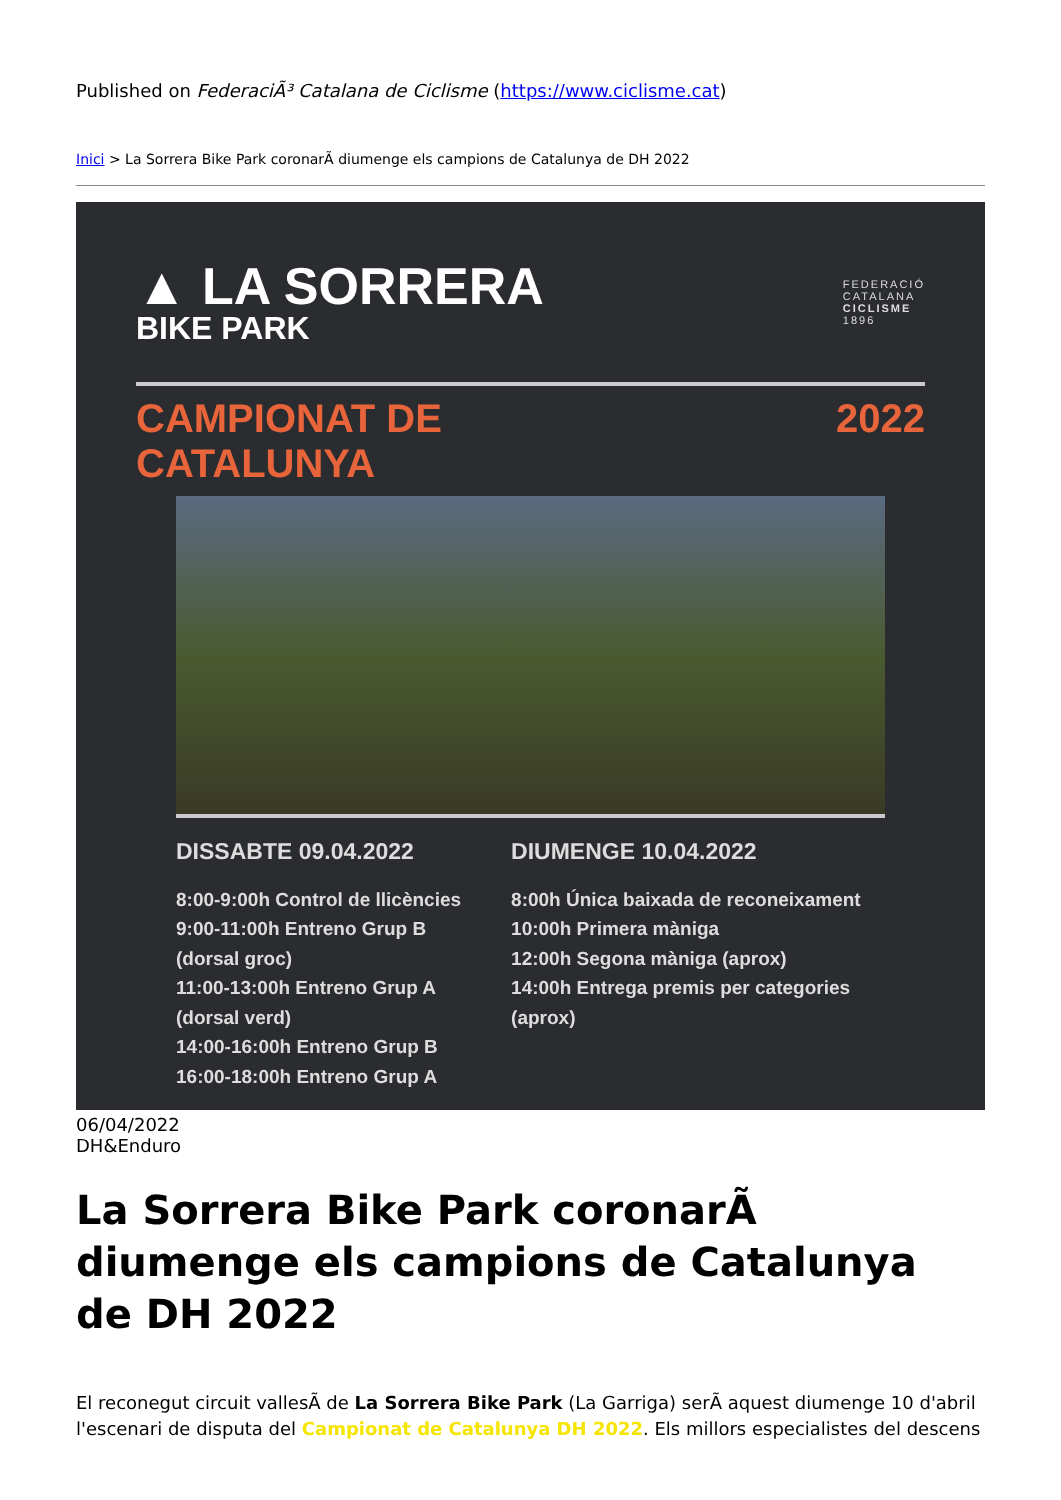Published on FederaciÃ³ Catalana de Ciclisme (https://www.ciclisme.cat)
Inici > La Sorrera Bike Park coronarÃ diumenge els campions de Catalunya de DH 2022
▲ LA SORRERA
BIKE PARK
FEDERACIÓ
CATALANA
CICLISME
1896
CAMPIONAT DE
CATALUNYA
2022
DISSABTE 09.04.2022
8:00-9:00h Control de llicències
9:00-11:00h Entreno Grup B
(dorsal groc)
11:00-13:00h Entreno Grup A
(dorsal verd)
14:00-16:00h Entreno Grup B
16:00-18:00h Entreno Grup A
DIUMENGE 10.04.2022
8:00h Única baixada de reconeixament
10:00h Primera màniga
12:00h Segona màniga (aprox)
14:00h Entrega premis per categories
(aprox)
06/04/2022
DH&Enduro
La Sorrera Bike Park coronarÃ diumenge els campions de Catalunya de DH 2022
El reconegut circuit vallesÃ de La Sorrera Bike Park (La Garriga) serÃ aquest diumenge 10 d'abril l'escenari de disputa del Campionat de Catalunya DH 2022. Els millors especialistes del descens